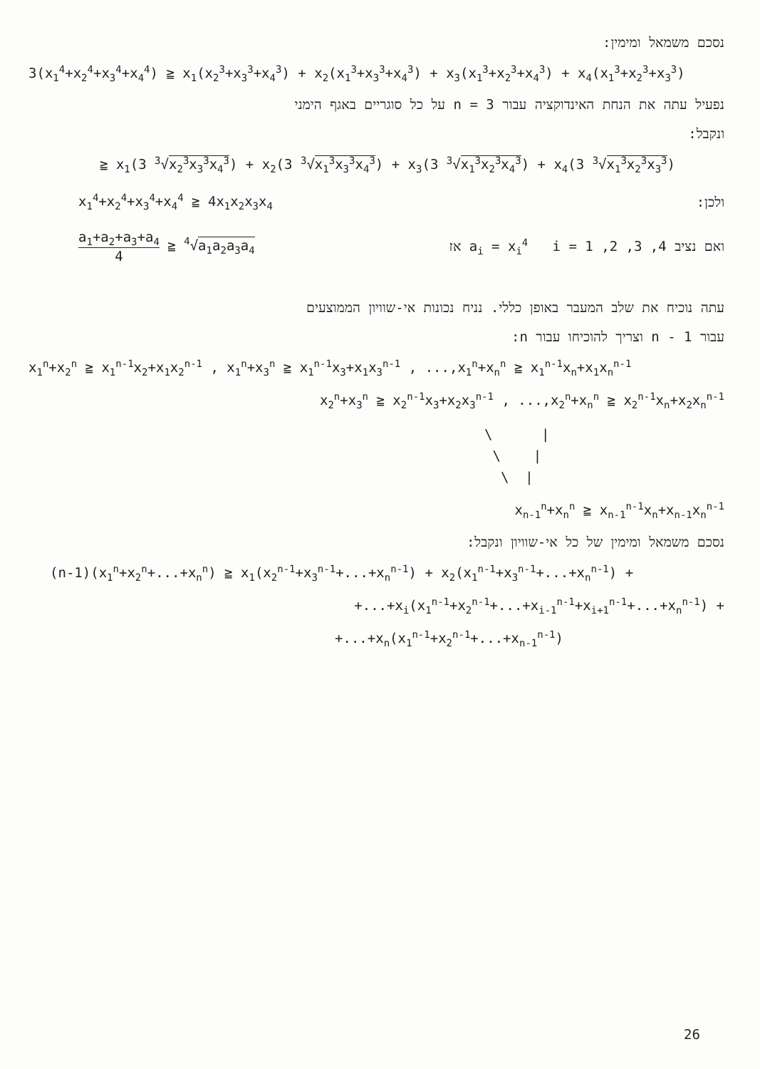נסכם משמאל ומימין:
3(x<sub>1</sub><sup>4</sup>+x<sub>2</sub><sup>4</sup>+x<sub>3</sub><sup>4</sup>+x<sub>4</sub><sup>4</sup>) ≧ x<sub>1</sub>(x<sub>2</sub><sup>3</sup>+x<sub>3</sub><sup>3</sup>+x<sub>4</sub><sup>3</sup>) + x<sub>2</sub>(x<sub>1</sub><sup>3</sup>+x<sub>3</sub><sup>3</sup>+x<sub>4</sub><sup>3</sup>) + x<sub>3</sub>(x<sub>1</sub><sup>3</sup>+x<sub>2</sub><sup>3</sup>+x<sub>4</sub><sup>3</sup>) + x<sub>4</sub>(x<sub>1</sub><sup>3</sup>+x<sub>2</sub><sup>3</sup>+x<sub>3</sub><sup>3</sup>)
נפעיל עתה את הנחת האינדוקציה עבור 3 = n על כל סוגריים באגף הימני
ונקבל:
≧ x<sub>1</sub>(3 <sup>3</sup>√x<sub>2</sub><sup>3</sup>x<sub>3</sub><sup>3</sup>x<sub>4</sub><sup>3</sup>) + x<sub>2</sub>(3 <sup>3</sup>√x<sub>1</sub><sup>3</sup>x<sub>3</sub><sup>3</sup>x<sub>4</sub><sup>3</sup>) + x<sub>3</sub>(3 <sup>3</sup>√x<sub>1</sub><sup>3</sup>x<sub>2</sub><sup>3</sup>x<sub>4</sub><sup>3</sup>) + x<sub>4</sub>(3 <sup>3</sup>√x<sub>1</sub><sup>3</sup>x<sub>2</sub><sup>3</sup>x<sub>3</sub><sup>3</sup>)
x<sub>1</sub><sup>4</sup>+x<sub>2</sub><sup>4</sup>+x<sub>3</sub><sup>4</sup>+x<sub>4</sub><sup>4</sup> ≧ 4x<sub>1</sub>x<sub>2</sub>x<sub>3</sub>x<sub>4</sub> ולכן:
a<sub>1</sub>+a<sub>2</sub>+a<sub>3</sub>+a<sub>4</sub> 4 ≧ <sup>4</sup>√a<sub>1</sub>a<sub>2</sub>a<sub>3</sub>a<sub>4</sub> ואם נציב a<sub>i</sub> = x<sub>i</sub><sup>4</sup> i = 1 ,2 ,3 ,4 אז
עתה נוכיח את שלב המעבר באופן כללי. נניח נכונות אי-שוויון הממוצעים
עבור n - 1 וצריך להוכיחו עבור n:
x<sub>1</sub><sup>n</sup>+x<sub>2</sub><sup>n</sup> ≧ x<sub>1</sub><sup>n-1</sup>x<sub>2</sub>+x<sub>1</sub>x<sub>2</sub><sup>n-1</sup> , x<sub>1</sub><sup>n</sup>+x<sub>3</sub><sup>n</sup> ≧ x<sub>1</sub><sup>n-1</sup>x<sub>3</sub>+x<sub>1</sub>x<sub>3</sub><sup>n-1</sup> , ...,x<sub>1</sub><sup>n</sup>+x<sub>n</sub><sup>n</sup> ≧ x<sub>1</sub><sup>n-1</sup>x<sub>n</sub>+x<sub>1</sub>x<sub>n</sub><sup>n-1</sup>
x<sub>2</sub><sup>n</sup>+x<sub>3</sub><sup>n</sup> ≧ x<sub>2</sub><sup>n-1</sup>x<sub>3</sub>+x<sub>2</sub>x<sub>3</sub><sup>n-1</sup> , ...,x<sub>2</sub><sup>n</sup>+x<sub>n</sub><sup>n</sup> ≧ x<sub>2</sub><sup>n-1</sup>x<sub>n</sub>+x<sub>2</sub>x<sub>n</sub><sup>n-1</sup>
\ |
\ |
\ |
x<sub>n-1</sub><sup>n</sup>+x<sub>n</sub><sup>n</sup> ≧ x<sub>n-1</sub><sup>n-1</sup>x<sub>n</sub>+x<sub>n-1</sub>x<sub>n</sub><sup>n-1</sup>
נסכם משמאל ומימין של כל אי-שוויון ונקבל:
(n-1)(x<sub>1</sub><sup>n</sup>+x<sub>2</sub><sup>n</sup>+...+x<sub>n</sub><sup>n</sup>) ≧ x<sub>1</sub>(x<sub>2</sub><sup>n-1</sup>+x<sub>3</sub><sup>n-1</sup>+...+x<sub>n</sub><sup>n-1</sup>) + x<sub>2</sub>(x<sub>1</sub><sup>n-1</sup>+x<sub>3</sub><sup>n-1</sup>+...+x<sub>n</sub><sup>n-1</sup>) +
+...+x<sub>i</sub>(x<sub>1</sub><sup>n-1</sup>+x<sub>2</sub><sup>n-1</sup>+...+x<sub>i-1</sub><sup>n-1</sup>+x<sub>i+1</sub><sup>n-1</sup>+...+x<sub>n</sub><sup>n-1</sup>) +
+...+x<sub>n</sub>(x<sub>1</sub><sup>n-1</sup>+x<sub>2</sub><sup>n-1</sup>+...+x<sub>n-1</sub><sup>n-1</sup>)
26